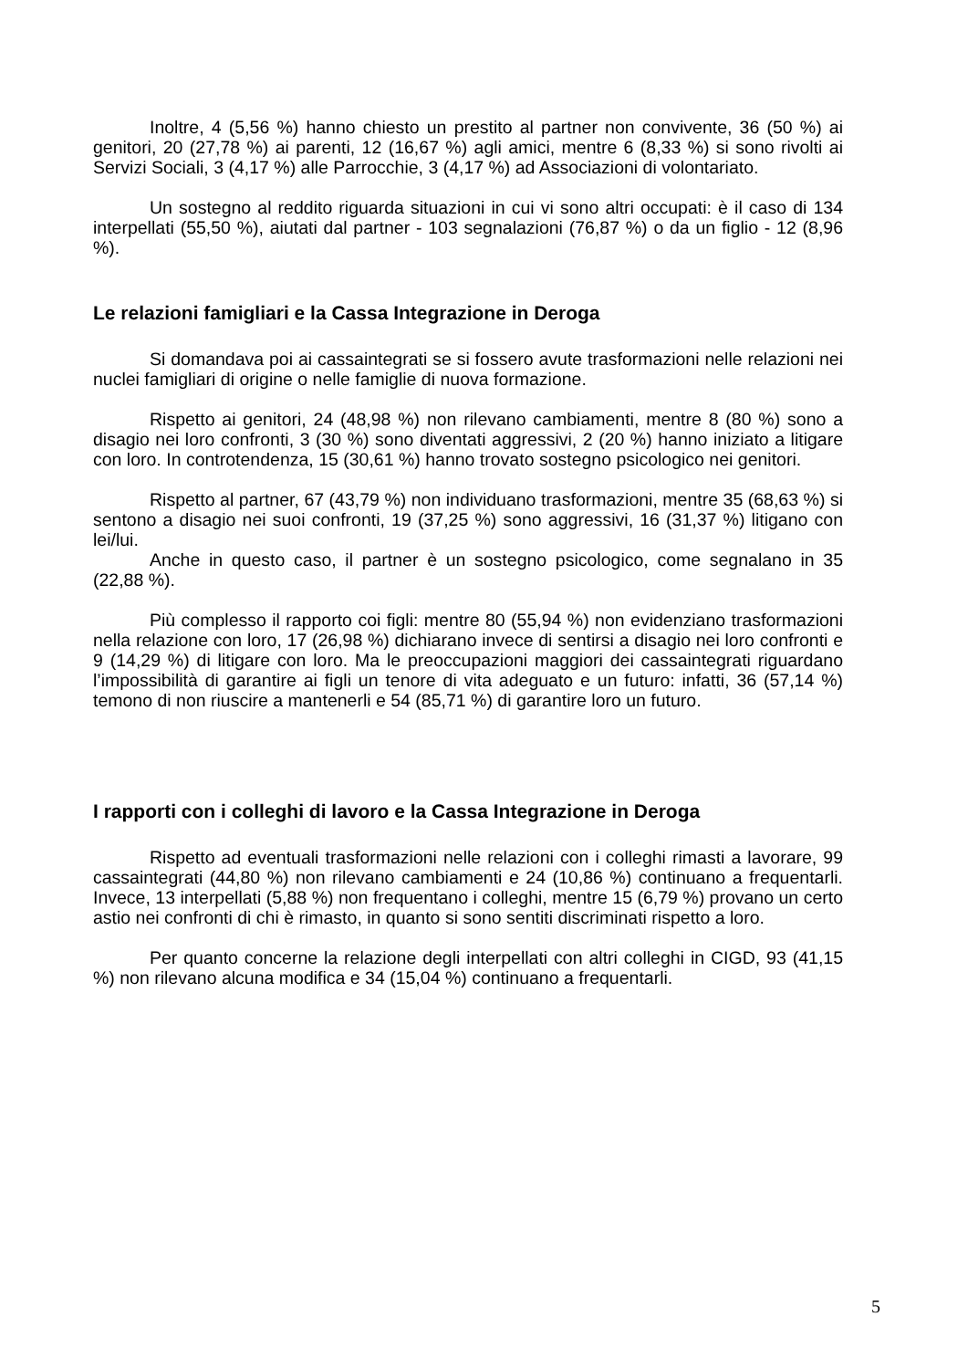Inoltre, 4 (5,56 %) hanno chiesto un prestito al partner non convivente, 36 (50 %) ai genitori, 20 (27,78 %) ai parenti, 12 (16,67 %) agli amici, mentre 6 (8,33 %) si sono rivolti ai Servizi Sociali, 3 (4,17 %) alle Parrocchie, 3 (4,17 %) ad Associazioni di volontariato.
Un sostegno al reddito riguarda situazioni in cui vi sono altri occupati: è il caso di 134 interpellati (55,50 %), aiutati dal partner - 103 segnalazioni (76,87 %) o da un figlio - 12 (8,96 %).
Le relazioni famigliari e la Cassa Integrazione in Deroga
Si domandava poi ai cassaintegrati se si fossero avute trasformazioni nelle relazioni nei nuclei famigliari di origine o nelle famiglie di nuova formazione.
Rispetto ai genitori, 24 (48,98 %) non rilevano cambiamenti, mentre 8 (80 %) sono a disagio nei loro confronti, 3 (30 %) sono diventati aggressivi, 2 (20 %) hanno iniziato a litigare con loro. In controtendenza, 15 (30,61 %) hanno trovato sostegno psicologico nei genitori.
Rispetto al partner, 67 (43,79 %) non individuano trasformazioni, mentre 35 (68,63 %) si sentono a disagio nei suoi confronti, 19 (37,25 %) sono aggressivi, 16 (31,37 %) litigano con lei/lui.
Anche in questo caso, il partner è un sostegno psicologico, come segnalano in 35 (22,88 %).
Più complesso il rapporto coi figli: mentre 80 (55,94 %) non evidenziano trasformazioni nella relazione con loro, 17 (26,98 %) dichiarano invece di sentirsi a disagio nei loro confronti e 9 (14,29 %) di litigare con loro. Ma le preoccupazioni maggiori dei cassaintegrati riguardano l’impossibilità di garantire ai figli un tenore di vita adeguato e un futuro: infatti, 36 (57,14 %) temono di non riuscire a mantenerli e 54 (85,71 %) di garantire loro un futuro.
I rapporti con i colleghi di lavoro e la Cassa Integrazione in Deroga
Rispetto ad eventuali trasformazioni nelle relazioni con i colleghi rimasti a lavorare, 99 cassaintegrati (44,80 %) non rilevano cambiamenti e 24 (10,86 %) continuano a frequentarli. Invece, 13 interpellati (5,88 %) non frequentano i colleghi, mentre 15 (6,79 %) provano un certo astio nei confronti di chi è rimasto, in quanto si sono sentiti discriminati rispetto a loro.
Per quanto concerne la relazione degli interpellati con altri colleghi in CIGD, 93 (41,15 %) non rilevano alcuna modifica e 34 (15,04 %) continuano a frequentarli.
5